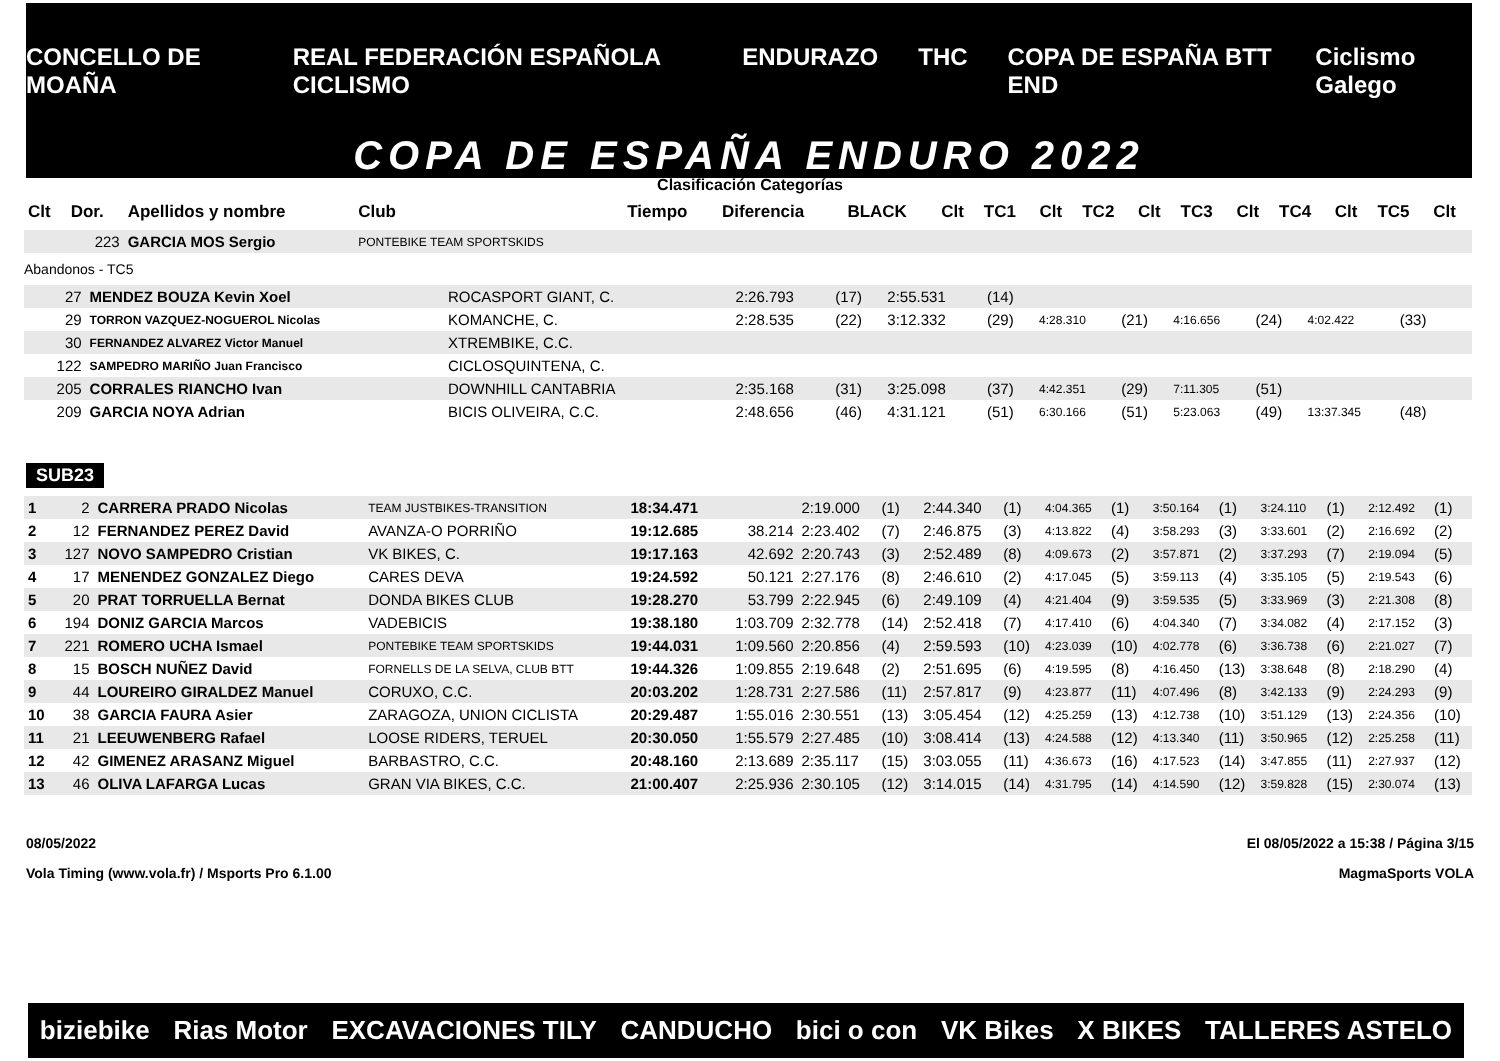CONCELLO DE MOAÑA REAL FEDERACIÓN ESPAÑOLA CICLISMO ENDURAZO THC COPA DE ESPAÑA BTT END Ciclismo Galego
COPA DE ESPAÑA ENDURO 2022
Clasificación Categorías
| Clt | Dor. | Apellidos y nombre | Club | Tiempo | Diferencia | BLACK | Clt | TC1 | Clt | TC2 | Clt | TC3 | Clt | TC4 | Clt | TC5 | Clt |
| --- | --- | --- | --- | --- | --- | --- | --- | --- | --- | --- | --- | --- | --- | --- | --- | --- | --- |
| | 223 | GARCIA MOS Sergio | PONTEBIKE TEAM SPORTSKIDS | | | | | | | | | | | | | | |
Abandonos - TC5
| | 27 | MENDEZ BOUZA Kevin Xoel | ROCASPORT GIANT, C. | | | 2:26.793 | (17) | 2:55.531 | (14) | | | | | | | | |
| | 29 | TORRON VAZQUEZ-NOGUEROL Nicolas | KOMANCHE, C. | | | 2:28.535 | (22) | 3:12.332 | (29) | 4:28.310 | (21) | 4:16.656 | (24) | 4:02.422 | (33) | | |
| | 30 | FERNANDEZ ALVAREZ Victor Manuel | XTREMBIKE, C.C. | | | | | | | | | | | | | | |
| | 122 | SAMPEDRO MARIÑO Juan Francisco | CICLOSQUINTENA, C. | | | | | | | | | | | | | | |
| | 205 | CORRALES RIANCHO Ivan | DOWNHILL CANTABRIA | | | 2:35.168 | (31) | 3:25.098 | (37) | 4:42.351 | (29) | 7:11.305 | (51) | | | | |
| | 209 | GARCIA NOYA Adrian | BICIS OLIVEIRA, C.C. | | | 2:48.656 | (46) | 4:31.121 | (51) | 6:30.166 | (51) | 5:23.063 | (49) | 13:37.345 | (48) | | |
SUB23
| 1 | 2 | CARRERA PRADO Nicolas | TEAM JUSTBIKES-TRANSITION | 18:34.471 | | 2:19.000 | (1) | 2:44.340 | (1) | 4:04.365 | (1) | 3:50.164 | (1) | 3:24.110 | (1) | 2:12.492 | (1) |
| 2 | 12 | FERNANDEZ PEREZ David | AVANZA-O PORRIÑO | 19:12.685 | 38.214 | 2:23.402 | (7) | 2:46.875 | (3) | 4:13.822 | (4) | 3:58.293 | (3) | 3:33.601 | (2) | 2:16.692 | (2) |
| 3 | 127 | NOVO SAMPEDRO Cristian | VK BIKES, C. | 19:17.163 | 42.692 | 2:20.743 | (3) | 2:52.489 | (8) | 4:09.673 | (2) | 3:57.871 | (2) | 3:37.293 | (7) | 2:19.094 | (5) |
| 4 | 17 | MENENDEZ GONZALEZ Diego | CARES DEVA | 19:24.592 | 50.121 | 2:27.176 | (8) | 2:46.610 | (2) | 4:17.045 | (5) | 3:59.113 | (4) | 3:35.105 | (5) | 2:19.543 | (6) |
| 5 | 20 | PRAT TORRUELLA Bernat | DONDA BIKES CLUB | 19:28.270 | 53.799 | 2:22.945 | (6) | 2:49.109 | (4) | 4:21.404 | (9) | 3:59.535 | (5) | 3:33.969 | (3) | 2:21.308 | (8) |
| 6 | 194 | DONIZ GARCIA Marcos | VADEBICIS | 19:38.180 | 1:03.709 | 2:32.778 | (14) | 2:52.418 | (7) | 4:17.410 | (6) | 4:04.340 | (7) | 3:34.082 | (4) | 2:17.152 | (3) |
| 7 | 221 | ROMERO UCHA Ismael | PONTEBIKE TEAM SPORTSKIDS | 19:44.031 | 1:09.560 | 2:20.856 | (4) | 2:59.593 | (10) | 4:23.039 | (10) | 4:02.778 | (6) | 3:36.738 | (6) | 2:21.027 | (7) |
| 8 | 15 | BOSCH NUÑEZ David | FORNELLS DE LA SELVA, CLUB BTT | 19:44.326 | 1:09.855 | 2:19.648 | (2) | 2:51.695 | (6) | 4:19.595 | (8) | 4:16.450 | (13) | 3:38.648 | (8) | 2:18.290 | (4) |
| 9 | 44 | LOUREIRO GIRALDEZ Manuel | CORUXO, C.C. | 20:03.202 | 1:28.731 | 2:27.586 | (11) | 2:57.817 | (9) | 4:23.877 | (11) | 4:07.496 | (8) | 3:42.133 | (9) | 2:24.293 | (9) |
| 10 | 38 | GARCIA FAURA Asier | ZARAGOZA, UNION CICLISTA | 20:29.487 | 1:55.016 | 2:30.551 | (13) | 3:05.454 | (12) | 4:25.259 | (13) | 4:12.738 | (10) | 3:51.129 | (13) | 2:24.356 | (10) |
| 11 | 21 | LEEUWENBERG Rafael | LOOSE RIDERS, TERUEL | 20:30.050 | 1:55.579 | 2:27.485 | (10) | 3:08.414 | (13) | 4:24.588 | (12) | 4:13.340 | (11) | 3:50.965 | (12) | 2:25.258 | (11) |
| 12 | 42 | GIMENEZ ARASANZ Miguel | BARBASTRO, C.C. | 20:48.160 | 2:13.689 | 2:35.117 | (15) | 3:03.055 | (11) | 4:36.673 | (16) | 4:17.523 | (14) | 3:47.855 | (11) | 2:27.937 | (12) |
| 13 | 46 | OLIVA LAFARGA Lucas | GRAN VIA BIKES, C.C. | 21:00.407 | 2:25.936 | 2:30.105 | (12) | 3:14.015 | (14) | 4:31.795 | (14) | 4:14.590 | (12) | 3:59.828 | (15) | 2:30.074 | (13) |
08/05/2022 El 08/05/2022 a 15:38 / Página 3/15
Vola Timing (www.vola.fr) / Msports Pro 6.1.00 MagmaSports VOLA
biziebike Rias Motor EXCAVACIONES TILY CANDUCHO bici o con VK Bikes X BIKES TALLERES ASTELO